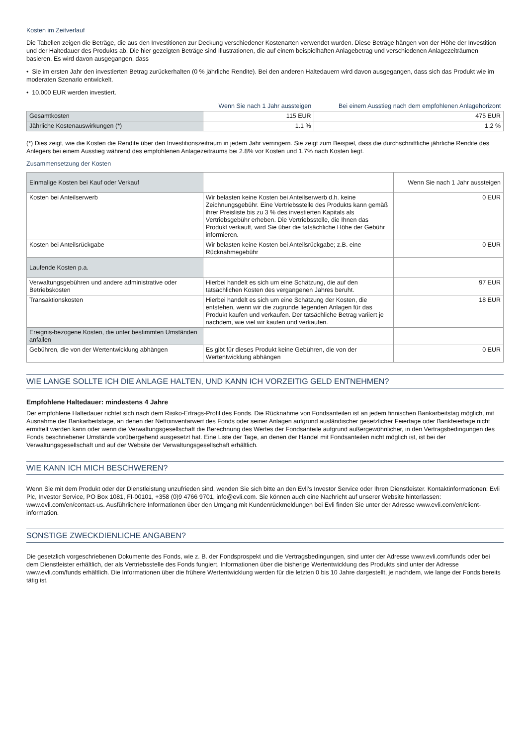Kosten im Zeitverlauf
Die Tabellen zeigen die Beträge, die aus den Investitionen zur Deckung verschiedener Kostenarten verwendet wurden. Diese Beträge hängen von der Höhe der Investition und der Haltedauer des Produkts ab. Die hier gezeigten Beträge sind Illustrationen, die auf einem beispielhaften Anlagebetrag und verschiedenen Anlagezeiträumen basieren. Es wird davon ausgegangen, dass
• Sie im ersten Jahr den investierten Betrag zurückerhalten (0 % jährliche Rendite). Bei den anderen Haltedauern wird davon ausgegangen, dass sich das Produkt wie im moderaten Szenario entwickelt.
• 10.000 EUR werden investiert.
| | Wenn Sie nach 1 Jahr aussteigen | Bei einem Ausstieg nach dem empfohlenen Anlagehorizont |
| Gesamtkosten | 115 EUR | 475 EUR |
| Jährliche Kostenauswirkungen (*) | 1.1 % | 1.2 % |
(*) Dies zeigt, wie die Kosten die Rendite über den Investitionszeitraum in jedem Jahr verringern. Sie zeigt zum Beispiel, dass die durchschnittliche jährliche Rendite des Anlegers bei einem Ausstieg während des empfohlenen Anlagezeitraums bei 2.8% vor Kosten und 1.7% nach Kosten liegt.
Zusammensetzung der Kosten
| Einmalige Kosten bei Kauf oder Verkauf | | Wenn Sie nach 1 Jahr aussteigen |
| --- | --- | --- |
| Kosten bei Anteilserwerb | Wir belasten keine Kosten bei Anteilserwerb d.h. keine Zeichnungsgebühr. Eine Vertriebsstelle des Produkts kann gemäß ihrer Preisliste bis zu 3 % des investierten Kapitals als Vertriebsgebühr erheben. Die Vertriebsstelle, die Ihnen das Produkt verkauft, wird Sie über die tatsächliche Höhe der Gebühr informieren. | 0 EUR |
| Kosten bei Anteilsrückgabe | Wir belasten keine Kosten bei Anteilsrückgabe; z.B. eine Rücknahmegebühr | 0 EUR |
| Laufende Kosten p.a. | | |
| Verwaltungsgebühren und andere administrative oder Betriebskosten | Hierbei handelt es sich um eine Schätzung, die auf den tatsächlichen Kosten des vergangenen Jahres beruht. | 97 EUR |
| Transaktionskosten | Hierbei handelt es sich um eine Schätzung der Kosten, die entstehen, wenn wir die zugrunde liegenden Anlagen für das Produkt kaufen und verkaufen. Der tatsächliche Betrag variiert je nachdem, wie viel wir kaufen und verkaufen. | 18 EUR |
| Ereignis-bezogene Kosten, die unter bestimmten Umständen anfallen | | |
| Gebühren, die von der Wertentwicklung abhängen | Es gibt für dieses Produkt keine Gebühren, die von der Wertentwicklung abhängen | 0 EUR |
WIE LANGE SOLLTE ICH DIE ANLAGE HALTEN, UND KANN ICH VORZEITIG GELD ENTNEHMEN?
Empfohlene Haltedauer: mindestens 4 Jahre
Der empfohlene Haltedauer richtet sich nach dem Risiko-Ertrags-Profil des Fonds. Die Rücknahme von Fondsanteilen ist an jedem finnischen Bankarbeitstag möglich, mit Ausnahme der Bankarbeitstage, an denen der Nettoinventarwert des Fonds oder seiner Anlagen aufgrund ausländischer gesetzlicher Feiertage oder Bankfeiertage nicht ermittelt werden kann oder wenn die Verwaltungsgesellschaft die Berechnung des Wertes der Fondsanteile aufgrund außergewöhnlicher, in den Vertragsbedingungen des Fonds beschriebener Umstände vorübergehend ausgesetzt hat. Eine Liste der Tage, an denen der Handel mit Fondsanteilen nicht möglich ist, ist bei der Verwaltungsgesellschaft und auf der Website der Verwaltungsgesellschaft erhältlich.
WIE KANN ICH MICH BESCHWEREN?
Wenn Sie mit dem Produkt oder der Dienstleistung unzufrieden sind, wenden Sie sich bitte an den Evli's Investor Service oder Ihren Dienstleister. Kontaktinformationen: Evli Plc, Investor Service, PO Box 1081, FI-00101, +358 (0)9 4766 9701, info@evli.com. Sie können auch eine Nachricht auf unserer Website hinterlassen: www.evli.com/en/contact-us. Ausführlichere Informationen über den Umgang mit Kundenrückmeldungen bei Evli finden Sie unter der Adresse www.evli.com/en/client-information.
SONSTIGE ZWECKDIENLICHE ANGABEN?
Die gesetzlich vorgeschriebenen Dokumente des Fonds, wie z. B. der Fondsprospekt und die Vertragsbedingungen, sind unter der Adresse www.evli.com/funds oder bei dem Dienstleister erhältlich, der als Vertriebsstelle des Fonds fungiert. Informationen über die bisherige Wertentwicklung des Produkts sind unter der Adresse www.evli.com/funds erhältlich. Die Informationen über die frühere Wertentwicklung werden für die letzten 0 bis 10 Jahre dargestellt, je nachdem, wie lange der Fonds bereits tätig ist.